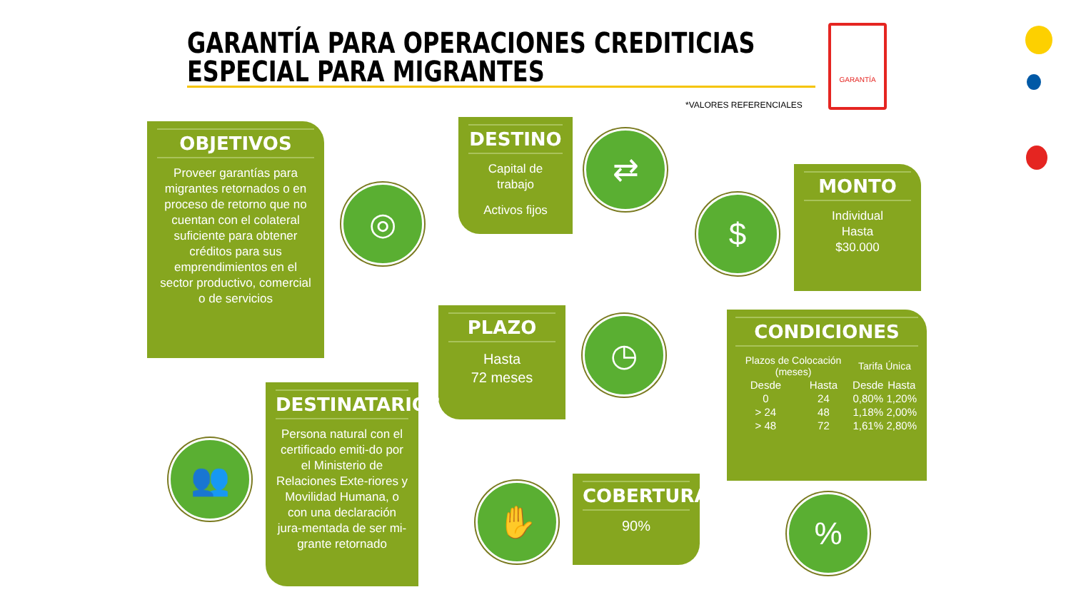GARANTÍA PARA OPERACIONES CREDITICIAS
ESPECIAL PARA MIGRANTES
*VALORES REFERENCIALES
GARANTÍA
OBJETIVOS
Proveer garantías para migrantes retornados o en proceso de retorno que no cuentan con el colateral suficiente para obtener créditos para sus emprendimientos en el sector productivo, comercial o de servicios
◎
DESTINO
Capital de trabajo
Activos fijos
⇄
$
MONTO
Individual
Hasta
$30.000
PLAZO
Hasta
72 meses
◷
CONDICIONES
| Plazos de Colocación (meses) | | Tarifa Única | |
| --- | --- | --- | --- |
| Desde | Hasta | Desde | Hasta |
| 0 | 24 | 0,80% | 1,20% |
| > 24 | 48 | 1,18% | 2,00% |
| > 48 | 72 | 1,61% | 2,80% |
%
👥
DESTINATARIOS
Persona natural con el certificado emiti-do por el Ministerio de Relaciones Exte-riores y Movilidad Humana, o con una declaración jura-mentada de ser mi-grante retornado
✋
COBERTURA
90%